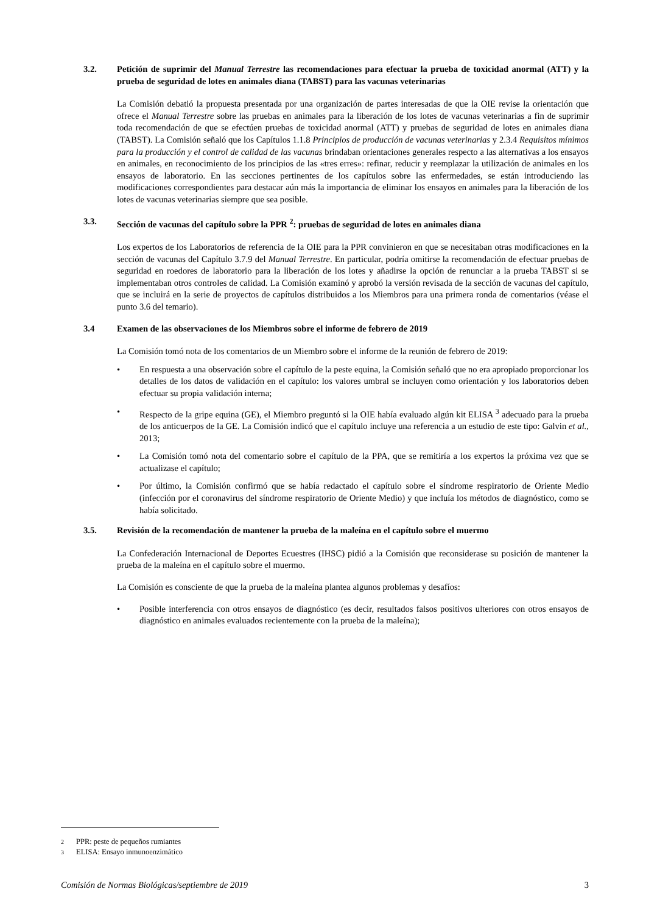3.2. Petición de suprimir del Manual Terrestre las recomendaciones para efectuar la prueba de toxicidad anormal (ATT) y la prueba de seguridad de lotes en animales diana (TABST) para las vacunas veterinarias
La Comisión debatió la propuesta presentada por una organización de partes interesadas de que la OIE revise la orientación que ofrece el Manual Terrestre sobre las pruebas en animales para la liberación de los lotes de vacunas veterinarias a fin de suprimir toda recomendación de que se efectúen pruebas de toxicidad anormal (ATT) y pruebas de seguridad de lotes en animales diana (TABST). La Comisión señaló que los Capítulos 1.1.8 Principios de producción de vacunas veterinarias y 2.3.4 Requisitos mínimos para la producción y el control de calidad de las vacunas brindaban orientaciones generales respecto a las alternativas a los ensayos en animales, en reconocimiento de los principios de las «tres erres»: refinar, reducir y reemplazar la utilización de animales en los ensayos de laboratorio. En las secciones pertinentes de los capítulos sobre las enfermedades, se están introduciendo las modificaciones correspondientes para destacar aún más la importancia de eliminar los ensayos en animales para la liberación de los lotes de vacunas veterinarias siempre que sea posible.
3.3. Sección de vacunas del capítulo sobre la PPR <sup>2</sup>: pruebas de seguridad de lotes en animales diana
Los expertos de los Laboratorios de referencia de la OIE para la PPR convinieron en que se necesitaban otras modificaciones en la sección de vacunas del Capítulo 3.7.9 del Manual Terrestre. En particular, podría omitirse la recomendación de efectuar pruebas de seguridad en roedores de laboratorio para la liberación de los lotes y añadirse la opción de renunciar a la prueba TABST si se implementaban otros controles de calidad. La Comisión examinó y aprobó la versión revisada de la sección de vacunas del capítulo, que se incluirá en la serie de proyectos de capítulos distribuidos a los Miembros para una primera ronda de comentarios (véase el punto 3.6 del temario).
3.4 Examen de las observaciones de los Miembros sobre el informe de febrero de 2019
La Comisión tomó nota de los comentarios de un Miembro sobre el informe de la reunión de febrero de 2019:
• En respuesta a una observación sobre el capítulo de la peste equina, la Comisión señaló que no era apropiado proporcionar los detalles de los datos de validación en el capítulo: los valores umbral se incluyen como orientación y los laboratorios deben efectuar su propia validación interna;
• Respecto de la gripe equina (GE), el Miembro preguntó si la OIE había evaluado algún kit ELISA <sup>3</sup> adecuado para la prueba de los anticuerpos de la GE. La Comisión indicó que el capítulo incluye una referencia a un estudio de este tipo: Galvin et al., 2013;
• La Comisión tomó nota del comentario sobre el capítulo de la PPA, que se remitiría a los expertos la próxima vez que se actualizase el capítulo;
• Por último, la Comisión confirmó que se había redactado el capítulo sobre el síndrome respiratorio de Oriente Medio (infección por el coronavirus del síndrome respiratorio de Oriente Medio) y que incluía los métodos de diagnóstico, como se había solicitado.
3.5. Revisión de la recomendación de mantener la prueba de la maleína en el capítulo sobre el muermo
La Confederación Internacional de Deportes Ecuestres (IHSC) pidió a la Comisión que reconsiderase su posición de mantener la prueba de la maleína en el capítulo sobre el muermo.
La Comisión es consciente de que la prueba de la maleína plantea algunos problemas y desafíos:
• Posible interferencia con otros ensayos de diagnóstico (es decir, resultados falsos positivos ulteriores con otros ensayos de diagnóstico en animales evaluados recientemente con la prueba de la maleína);
2 PPR: peste de pequeños rumiantes
3 ELISA: Ensayo inmunoenzimático
Comisión de Normas Biológicas/septiembre de 2019 3